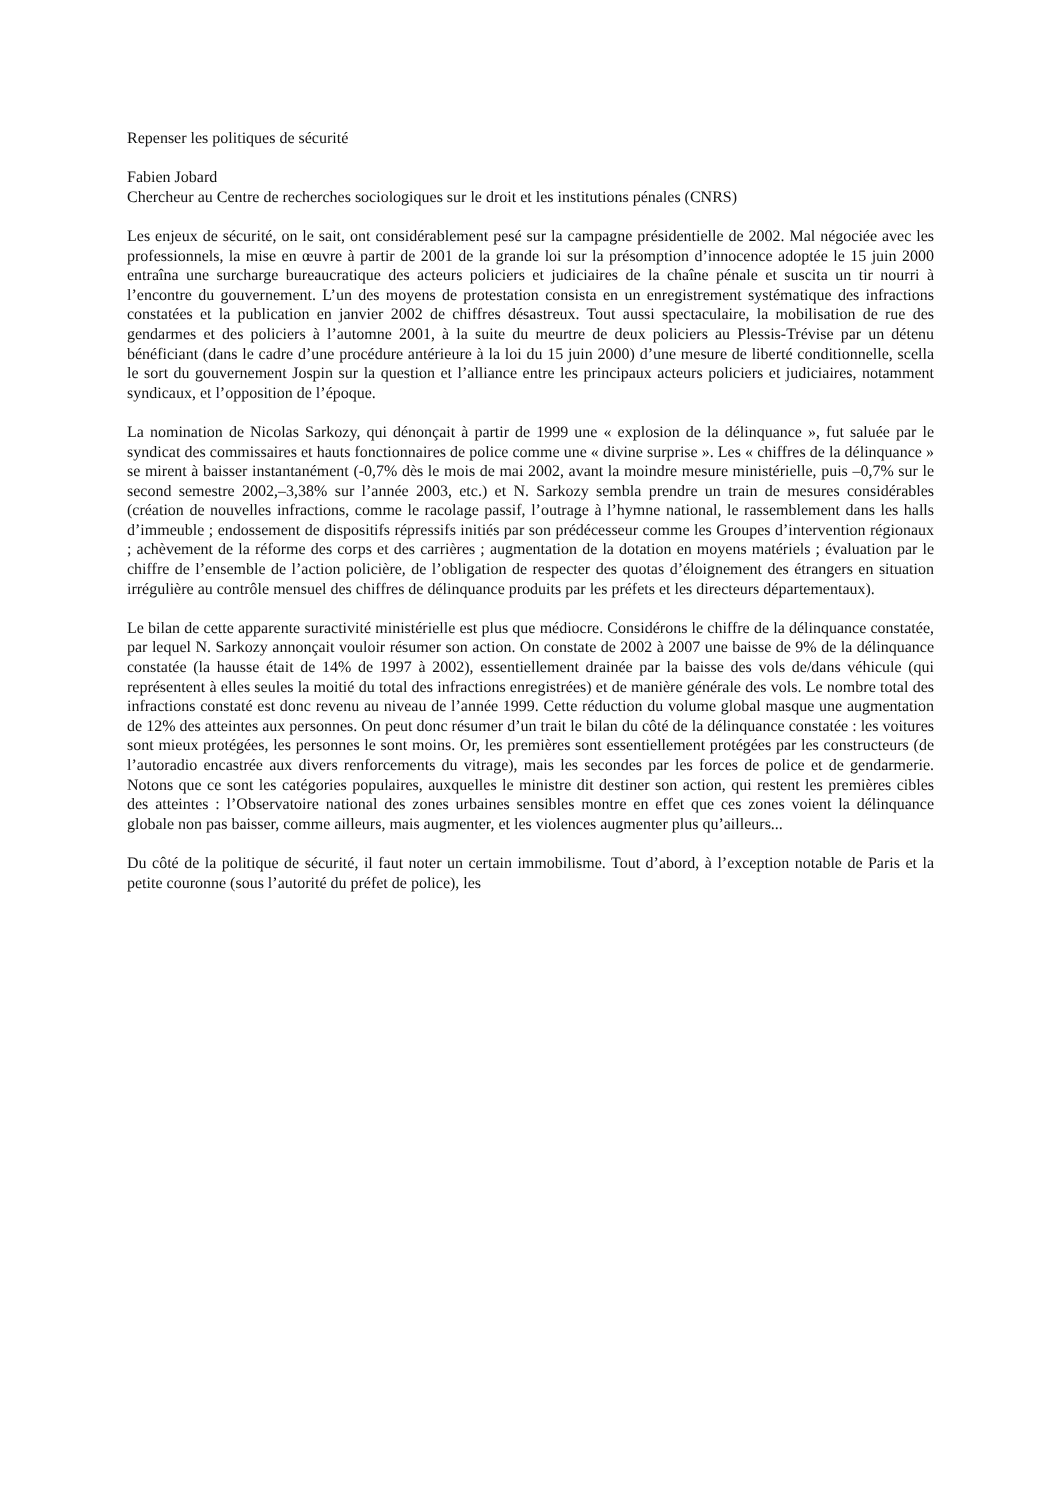Repenser les politiques de sécurité
Fabien Jobard
Chercheur au Centre de recherches sociologiques sur le droit et les institutions pénales (CNRS)
Les enjeux de sécurité, on le sait, ont considérablement pesé sur la campagne présidentielle de 2002. Mal négociée avec les professionnels, la mise en œuvre à partir de 2001 de la grande loi sur la présomption d’innocence adoptée le 15 juin 2000 entraîna une surcharge bureaucratique des acteurs policiers et judiciaires de la chaîne pénale et suscita un tir nourri à l’encontre du gouvernement. L’un des moyens de protestation consista en un enregistrement systématique des infractions constatées et la publication en janvier 2002 de chiffres désastreux. Tout aussi spectaculaire, la mobilisation de rue des gendarmes et des policiers à l’automne 2001, à la suite du meurtre de deux policiers au Plessis-Trévise par un détenu bénéficiant (dans le cadre d’une procédure antérieure à la loi du 15 juin 2000) d’une mesure de liberté conditionnelle, scella le sort du gouvernement Jospin sur la question et l’alliance entre les principaux acteurs policiers et judiciaires, notamment syndicaux, et l’opposition de l’époque.
La nomination de Nicolas Sarkozy, qui dénonçait à partir de 1999 une « explosion de la délinquance », fut saluée par le syndicat des commissaires et hauts fonctionnaires de police comme une « divine surprise ». Les « chiffres de la délinquance » se mirent à baisser instantanément (-0,7% dès le mois de mai 2002, avant la moindre mesure ministérielle, puis –0,7% sur le second semestre 2002,–3,38% sur l’année 2003, etc.) et N. Sarkozy sembla prendre un train de mesures considérables (création de nouvelles infractions, comme le racolage passif, l’outrage à l’hymne national, le rassemblement dans les halls d’immeuble ; endossement de dispositifs répressifs initiés par son prédécesseur comme les Groupes d’intervention régionaux ; achèvement de la réforme des corps et des carrières ; augmentation de la dotation en moyens matériels ; évaluation par le chiffre de l’ensemble de l’action policière, de l’obligation de respecter des quotas d’éloignement des étrangers en situation irrégulière au contrôle mensuel des chiffres de délinquance produits par les préfets et les directeurs départementaux).
Le bilan de cette apparente suractivité ministérielle est plus que médiocre. Considérons le chiffre de la délinquance constatée, par lequel N. Sarkozy annonçait vouloir résumer son action. On constate de 2002 à 2007 une baisse de 9% de la délinquance constatée (la hausse était de 14% de 1997 à 2002), essentiellement drainée par la baisse des vols de/dans véhicule (qui représentent à elles seules la moitié du total des infractions enregistrées) et de manière générale des vols. Le nombre total des infractions constaté est donc revenu au niveau de l’année 1999. Cette réduction du volume global masque une augmentation de 12% des atteintes aux personnes. On peut donc résumer d’un trait le bilan du côté de la délinquance constatée : les voitures sont mieux protégées, les personnes le sont moins. Or, les premières sont essentiellement protégées par les constructeurs (de l’autoradio encastrée aux divers renforcements du vitrage), mais les secondes par les forces de police et de gendarmerie. Notons que ce sont les catégories populaires, auxquelles le ministre dit destiner son action, qui restent les premières cibles des atteintes : l’Observatoire national des zones urbaines sensibles montre en effet que ces zones voient la délinquance globale non pas baisser, comme ailleurs, mais augmenter, et les violences augmenter plus qu’ailleurs...
Du côté de la politique de sécurité, il faut noter un certain immobilisme. Tout d’abord, à l’exception notable de Paris et la petite couronne (sous l’autorité du préfet de police), les